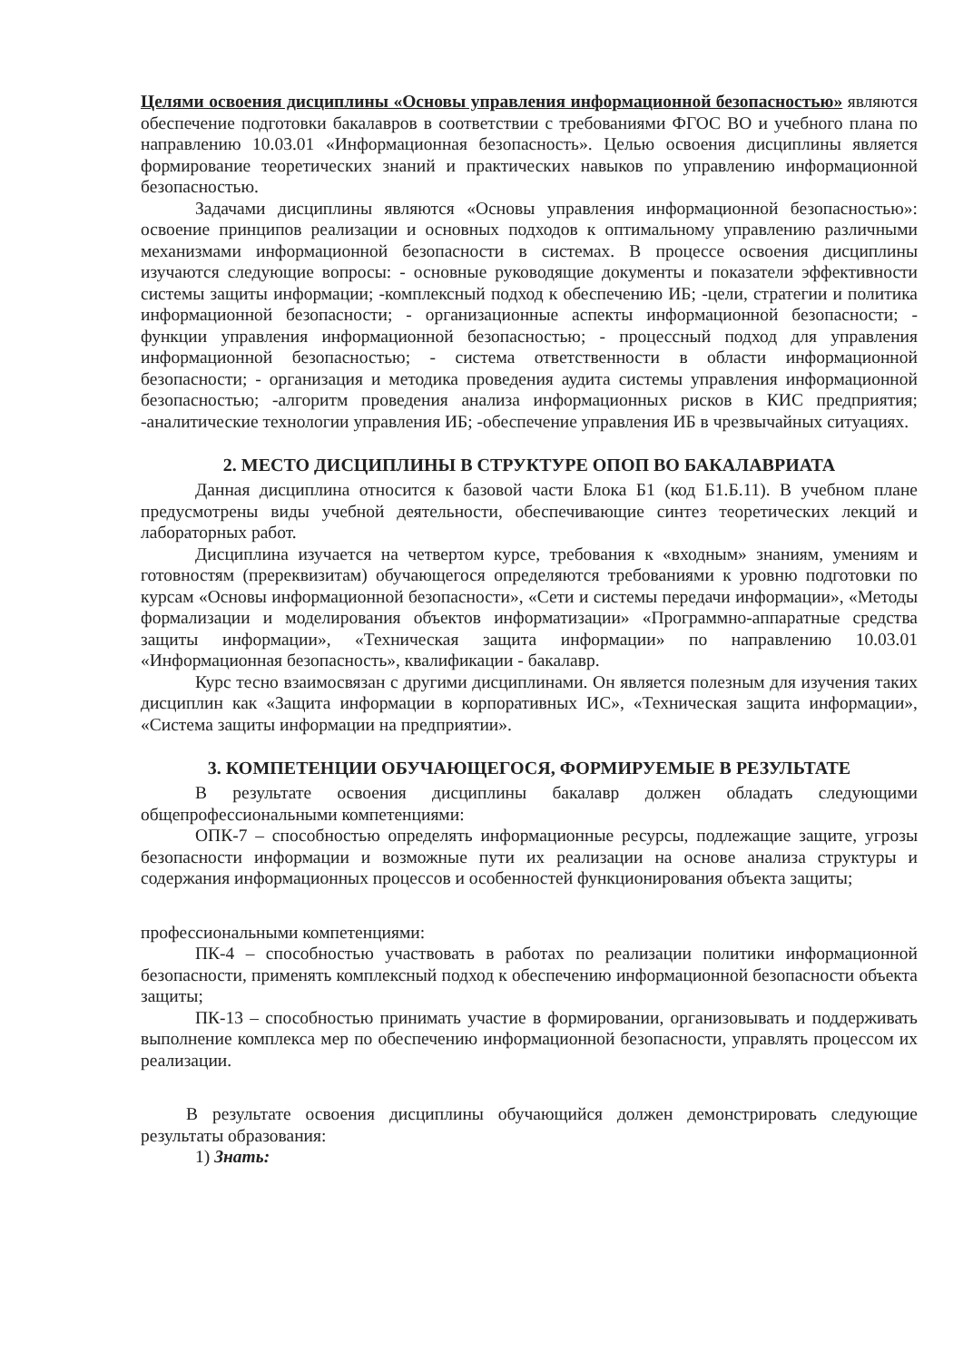Целями освоения дисциплины «Основы управления информационной безопасностью» являются обеспечение подготовки бакалавров в соответствии с требованиями ФГОС ВО и учебного плана по направлению 10.03.01 «Информационная безопасность». Целью освоения дисциплины является формирование теоретических знаний и практических навыков по управлению информационной безопасностью.
Задачами дисциплины являются «Основы управления информационной безопасностью»: освоение принципов реализации и основных подходов к оптимальному управлению различными механизмами информационной безопасности в системах. В процессе освоения дисциплины изучаются следующие вопросы: - основные руководящие документы и показатели эффективности системы защиты информации; -комплексный подход к обеспечению ИБ; -цели, стратегии и политика информационной безопасности; - организационные аспекты информационной безопасности; - функции управления информационной безопасностью; - процессный подход для управления информационной безопасностью; - система ответственности в области информационной безопасности; - организация и методика проведения аудита системы управления информационной безопасностью; -алгоритм проведения анализа информационных рисков в КИС предприятия; -аналитические технологии управления ИБ; -обеспечение управления ИБ в чрезвычайных ситуациях.
2. МЕСТО ДИСЦИПЛИНЫ В СТРУКТУРЕ ОПОП ВО БАКАЛАВРИАТА
Данная дисциплина относится к базовой части Блока Б1 (код Б1.Б.11). В учебном плане предусмотрены виды учебной деятельности, обеспечивающие синтез теоретических лекций и лабораторных работ.
Дисциплина изучается на четвертом курсе, требования к «входным» знаниям, умениям и готовностям (пререквизитам) обучающегося определяются требованиями к уровню подготовки по курсам «Основы информационной безопасности», «Сети и системы передачи информации», «Методы формализации и моделирования объектов информатизации» «Программно-аппаратные средства защиты информации», «Техническая защита информации» по направлению 10.03.01 «Информационная безопасность», квалификации - бакалавр.
Курс тесно взаимосвязан с другими дисциплинами. Он является полезным для изучения таких дисциплин как «Защита информации в корпоративных ИС», «Техническая защита информации», «Система защиты информации на предприятии».
3. КОМПЕТЕНЦИИ ОБУЧАЮЩЕГОСЯ, ФОРМИРУЕМЫЕ В РЕЗУЛЬТАТЕ
В результате освоения дисциплины бакалавр должен обладать следующими общепрофессиональными компетенциями:
ОПК-7 – способностью определять информационные ресурсы, подлежащие защите, угрозы безопасности информации и возможные пути их реализации на основе анализа структуры и содержания информационных процессов и особенностей функционирования объекта защиты;
профессиональными компетенциями:
ПК-4 – способностью участвовать в работах по реализации политики информационной безопасности, применять комплексный подход к обеспечению информационной безопасности объекта защиты;
ПК-13 – способностью принимать участие в формировании, организовывать и поддерживать выполнение комплекса мер по обеспечению информационной безопасности, управлять процессом их реализации.
В результате освоения дисциплины обучающийся должен демонстрировать следующие результаты образования:
1) Знать: